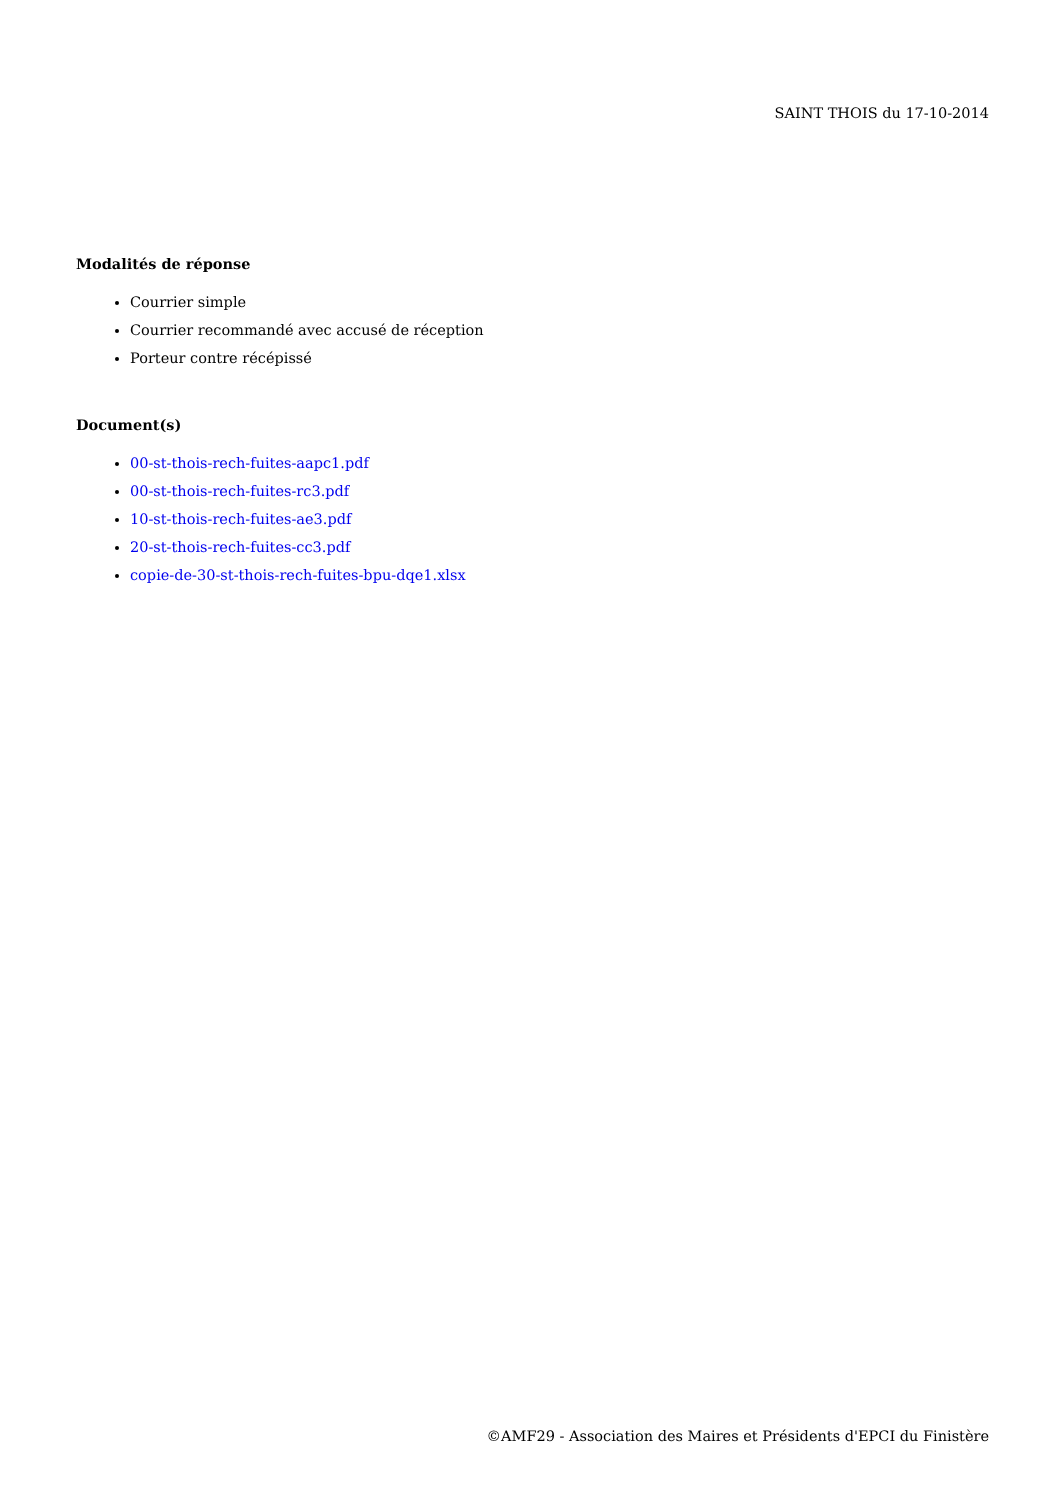SAINT THOIS du 17-10-2014
Modalités de réponse
Courrier simple
Courrier recommandé avec accusé de réception
Porteur contre récépissé
Document(s)
00-st-thois-rech-fuites-aapc1.pdf
00-st-thois-rech-fuites-rc3.pdf
10-st-thois-rech-fuites-ae3.pdf
20-st-thois-rech-fuites-cc3.pdf
copie-de-30-st-thois-rech-fuites-bpu-dqe1.xlsx
©AMF29 - Association des Maires et Présidents d'EPCI du Finistère